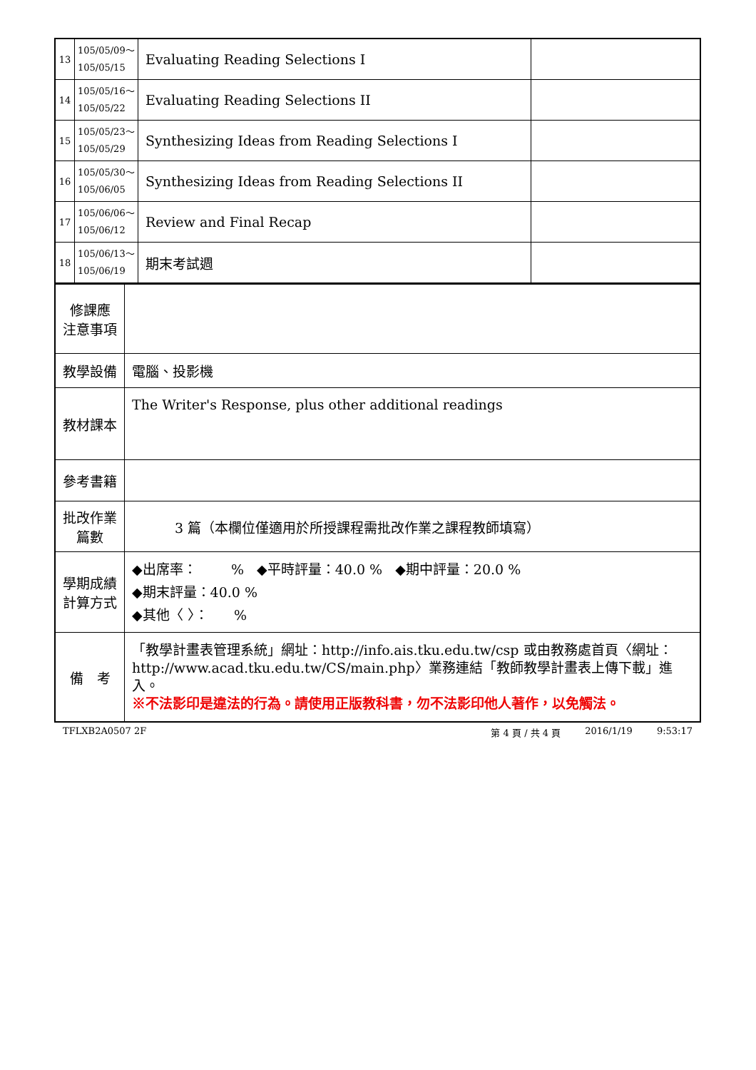| 13 | 105/05/09～ 105/05/15 | Evaluating Reading Selections I | |
| 14 | 105/05/16～ 105/05/22 | Evaluating Reading Selections II | |
| 15 | 105/05/23～ 105/05/29 | Synthesizing Ideas from Reading Selections I | |
| 16 | 105/05/30～ 105/06/05 | Synthesizing Ideas from Reading Selections II | |
| 17 | 105/06/06～ 105/06/12 | Review and Final Recap | |
| 18 | 105/06/13～ 105/06/19 | 期末考試週 | |
| 修課應 注意事項 | |
| 教學設備 | 電腦、投影機 |
| 教材課本 | The Writer's Response, plus other additional readings |
| 參考書籍 | |
| 批改作業 篇數 | 3 篇（本欄位僅適用於所授課程需批改作業之課程教師填寫） |
| 學期成績 計算方式 | ◆出席率： % ◆平時評量：40.0 % ◆期中評量：20.0 % ◆期末評量：40.0 % ◆其他〈 〉： % |
| 備 考 | 「教學計畫表管理系統」網址： http://info.ais.tku.edu.tw/csp 或由教務處首頁〈網址： http://www.acad.tku.edu.tw/CS/main.php 〉業務連結「教師教學計畫表上傳下載」進入。 ※不法影印是違法的行為。請使用正版教科書，勿不法影印他人著作，以免觸法。 |
TFLXB2A0507 2F 第 4 頁 / 共 4 頁 2016/1/19 9:53:17